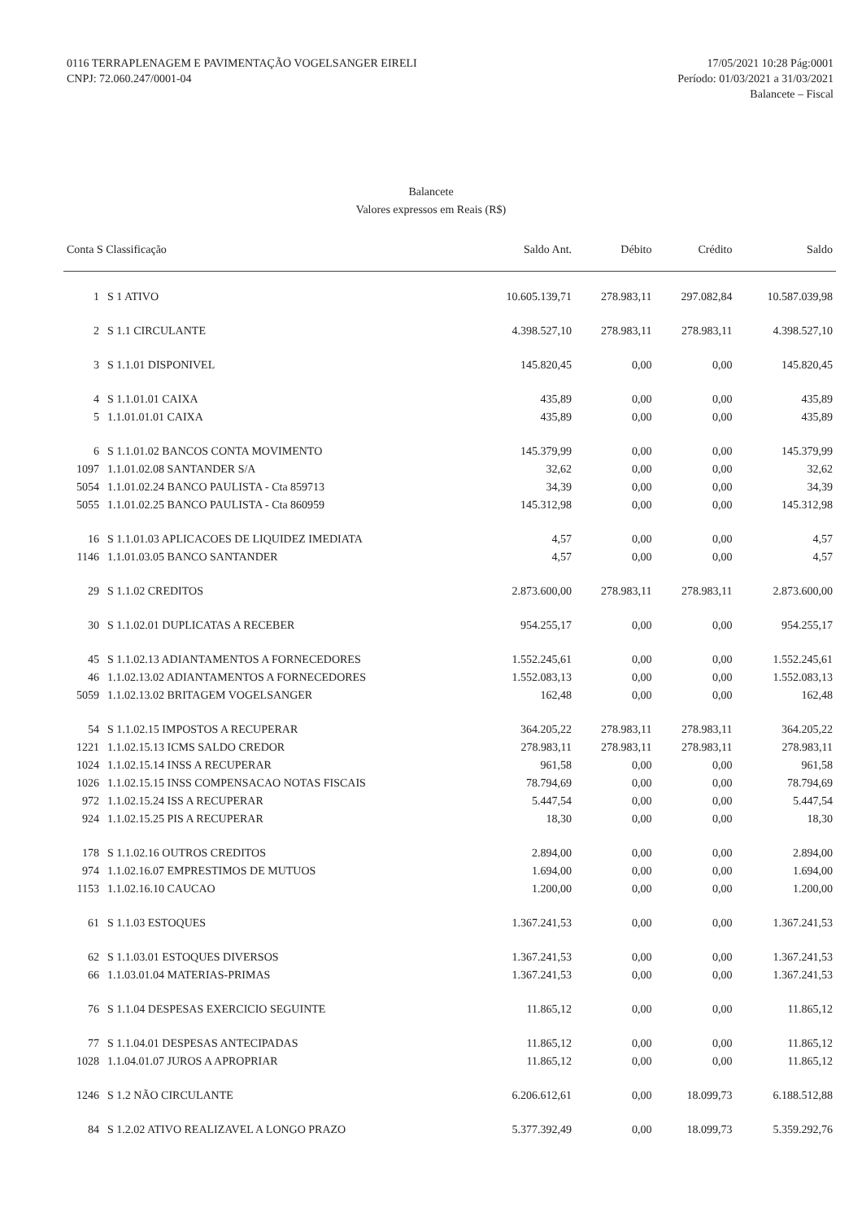0116 TERRAPLENAGEM E PAVIMENTAÇÃO VOGELSANGER EIRELI
CNPJ: 72.060.247/0001-04
17/05/2021 10:28 Pág:0001
Período: 01/03/2021 a 31/03/2021
Balancete – Fiscal
Balancete
Valores expressos em Reais (R$)
| Conta S Classificação | | Saldo Ant. | Débito | Crédito | Saldo |
| --- | --- | --- | --- | --- | --- |
| 1 | S 1 ATIVO | 10.605.139,71 | 278.983,11 | 297.082,84 | 10.587.039,98 |
| 2 | S 1.1 CIRCULANTE | 4.398.527,10 | 278.983,11 | 278.983,11 | 4.398.527,10 |
| 3 | S 1.1.01 DISPONIVEL | 145.820,45 | 0,00 | 0,00 | 145.820,45 |
| 4 | S 1.1.01.01 CAIXA | 435,89 | 0,00 | 0,00 | 435,89 |
| 5 | 1.1.01.01.01 CAIXA | 435,89 | 0,00 | 0,00 | 435,89 |
| 6 | S 1.1.01.02 BANCOS CONTA MOVIMENTO | 145.379,99 | 0,00 | 0,00 | 145.379,99 |
| 1097 | 1.1.01.02.08 SANTANDER S/A | 32,62 | 0,00 | 0,00 | 32,62 |
| 5054 | 1.1.01.02.24 BANCO PAULISTA - Cta 859713 | 34,39 | 0,00 | 0,00 | 34,39 |
| 5055 | 1.1.01.02.25 BANCO PAULISTA - Cta 860959 | 145.312,98 | 0,00 | 0,00 | 145.312,98 |
| 16 | S 1.1.01.03 APLICACOES DE LIQUIDEZ IMEDIATA | 4,57 | 0,00 | 0,00 | 4,57 |
| 1146 | 1.1.01.03.05 BANCO SANTANDER | 4,57 | 0,00 | 0,00 | 4,57 |
| 29 | S 1.1.02 CREDITOS | 2.873.600,00 | 278.983,11 | 278.983,11 | 2.873.600,00 |
| 30 | S 1.1.02.01 DUPLICATAS A RECEBER | 954.255,17 | 0,00 | 0,00 | 954.255,17 |
| 45 | S 1.1.02.13 ADIANTAMENTOS A FORNECEDORES | 1.552.245,61 | 0,00 | 0,00 | 1.552.245,61 |
| 46 | 1.1.02.13.02 ADIANTAMENTOS A FORNECEDORES | 1.552.083,13 | 0,00 | 0,00 | 1.552.083,13 |
| 5059 | 1.1.02.13.02 BRITAGEM VOGELSANGER | 162,48 | 0,00 | 0,00 | 162,48 |
| 54 | S 1.1.02.15 IMPOSTOS A RECUPERAR | 364.205,22 | 278.983,11 | 278.983,11 | 364.205,22 |
| 1221 | 1.1.02.15.13 ICMS SALDO CREDOR | 278.983,11 | 278.983,11 | 278.983,11 | 278.983,11 |
| 1024 | 1.1.02.15.14 INSS A RECUPERAR | 961,58 | 0,00 | 0,00 | 961,58 |
| 1026 | 1.1.02.15.15 INSS COMPENSACAO NOTAS FISCAIS | 78.794,69 | 0,00 | 0,00 | 78.794,69 |
| 972 | 1.1.02.15.24 ISS A RECUPERAR | 5.447,54 | 0,00 | 0,00 | 5.447,54 |
| 924 | 1.1.02.15.25 PIS A RECUPERAR | 18,30 | 0,00 | 0,00 | 18,30 |
| 178 | S 1.1.02.16 OUTROS CREDITOS | 2.894,00 | 0,00 | 0,00 | 2.894,00 |
| 974 | 1.1.02.16.07 EMPRESTIMOS DE MUTUOS | 1.694,00 | 0,00 | 0,00 | 1.694,00 |
| 1153 | 1.1.02.16.10 CAUCAO | 1.200,00 | 0,00 | 0,00 | 1.200,00 |
| 61 | S 1.1.03 ESTOQUES | 1.367.241,53 | 0,00 | 0,00 | 1.367.241,53 |
| 62 | S 1.1.03.01 ESTOQUES DIVERSOS | 1.367.241,53 | 0,00 | 0,00 | 1.367.241,53 |
| 66 | 1.1.03.01.04 MATERIAS-PRIMAS | 1.367.241,53 | 0,00 | 0,00 | 1.367.241,53 |
| 76 | S 1.1.04 DESPESAS EXERCICIO SEGUINTE | 11.865,12 | 0,00 | 0,00 | 11.865,12 |
| 77 | S 1.1.04.01 DESPESAS ANTECIPADAS | 11.865,12 | 0,00 | 0,00 | 11.865,12 |
| 1028 | 1.1.04.01.07 JUROS A APROPRIAR | 11.865,12 | 0,00 | 0,00 | 11.865,12 |
| 1246 | S 1.2 NÃO CIRCULANTE | 6.206.612,61 | 0,00 | 18.099,73 | 6.188.512,88 |
| 84 | S 1.2.02 ATIVO REALIZAVEL A LONGO PRAZO | 5.377.392,49 | 0,00 | 18.099,73 | 5.359.292,76 |